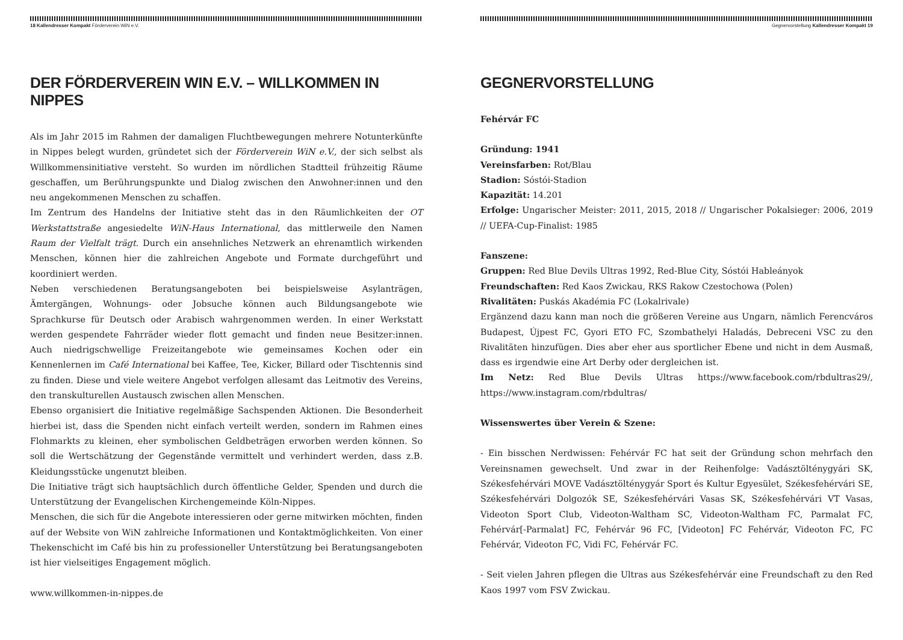18 Kallendresser Kompakt Förderverein WiN e.V.
DER FÖRDERVEREIN WIN E.V. – WILLKOMMEN IN NIPPES
Als im Jahr 2015 im Rahmen der damaligen Fluchtbewegungen mehrere Notunterkünfte in Nippes belegt wurden, gründetet sich der Förderverein WiN e.V., der sich selbst als Willkommensinitiative versteht. So wurden im nördlichen Stadtteil frühzeitig Räume geschaffen, um Berührungspunkte und Dialog zwischen den Anwohner:innen und den neu angekommenen Menschen zu schaffen.
Im Zentrum des Handelns der Initiative steht das in den Räumlichkeiten der OT Werkstattstraße angesiedelte WiN-Haus International, das mittlerweile den Namen Raum der Vielfalt trägt. Durch ein ansehnliches Netzwerk an ehrenamtlich wirkenden Menschen, können hier die zahlreichen Angebote und Formate durchgeführt und koordiniert werden.
Neben verschiedenen Beratungsangeboten bei beispielsweise Asylanträgen, Ämtergängen, Wohnungs- oder Jobsuche können auch Bildungsangebote wie Sprachkurse für Deutsch oder Arabisch wahrgenommen werden. In einer Werkstatt werden gespendete Fahrräder wieder flott gemacht und finden neue Besitzer:innen. Auch niedrigschwellige Freizeitangebote wie gemeinsames Kochen oder ein Kennenlernen im Café International bei Kaffee, Tee, Kicker, Billard oder Tischtennis sind zu finden. Diese und viele weitere Angebot verfolgen allesamt das Leitmotiv des Vereins, den transkulturellen Austausch zwischen allen Menschen.
Ebenso organisiert die Initiative regelmäßige Sachspenden Aktionen. Die Besonderheit hierbei ist, dass die Spenden nicht einfach verteilt werden, sondern im Rahmen eines Flohmarkts zu kleinen, eher symbolischen Geldbeträgen erworben werden können. So soll die Wertschätzung der Gegenstände vermittelt und verhindert werden, dass z.B. Kleidungsstücke ungenutzt bleiben.
Die Initiative trägt sich hauptsächlich durch öffentliche Gelder, Spenden und durch die Unterstützung der Evangelischen Kirchengemeinde Köln-Nippes.
Menschen, die sich für die Angebote interessieren oder gerne mitwirken möchten, finden auf der Website von WiN zahlreiche Informationen und Kontaktmöglichkeiten. Von einer Thekenschicht im Café bis hin zu professioneller Unterstützung bei Beratungsangeboten ist hier vielseitiges Engagement möglich.
www.willkommen-in-nippes.de
Gegnervorstellung Kallendresser Kompakt 19
GEGNERVORSTELLUNG
Fehérvár FC
Gründung: 1941
Vereinsfarben: Rot/Blau
Stadion: Sóstói-Stadion
Kapazität: 14.201
Erfolge: Ungarischer Meister: 2011, 2015, 2018 // Ungarischer Pokalsieger: 2006, 2019 // UEFA-Cup-Finalist: 1985
Fanszene:
Gruppen: Red Blue Devils Ultras 1992, Red-Blue City, Sóstói Hableányok
Freundschaften: Red Kaos Zwickau, RKS Rakow Czestochowa (Polen)
Rivalitäten: Puskás Akadémia FC (Lokalrivale)
Ergänzend dazu kann man noch die größeren Vereine aus Ungarn, nämlich Ferencváros Budapest, Újpest FC, Gyori ETO FC, Szombathelyi Haladás, Debreceni VSC zu den Rivalitäten hinzufügen. Dies aber eher aus sportlicher Ebene und nicht in dem Ausmaß, dass es irgendwie eine Art Derby oder dergleichen ist.
Im Netz: Red Blue Devils Ultras https://www.facebook.com/rbdultras29/, https://www.instagram.com/rbdultras/
Wissenswertes über Verein & Szene:
- Ein bisschen Nerdwissen: Fehérvár FC hat seit der Gründung schon mehrfach den Vereinsnamen gewechselt. Und zwar in der Reihenfolge: Vadásztölténygyári SK, Székesfehérvári MOVE Vadásztölténygyár Sport és Kultur Egyesület, Székesfehérvári SE, Székesfehérvári Dolgozók SE, Székesfehérvári Vasas SK, Székesfehérvári VT Vasas, Videoton Sport Club, Videoton-Waltham SC, Videoton-Waltham FC, Parmalat FC, Fehérvár[-Parmalat] FC, Fehérvár 96 FC, [Videoton] FC Fehérvár, Videoton FC, FC Fehérvár, Videoton FC, Vidi FC, Fehérvár FC.
- Seit vielen Jahren pflegen die Ultras aus Székesfehérvár eine Freundschaft zu den Red Kaos 1997 vom FSV Zwickau.